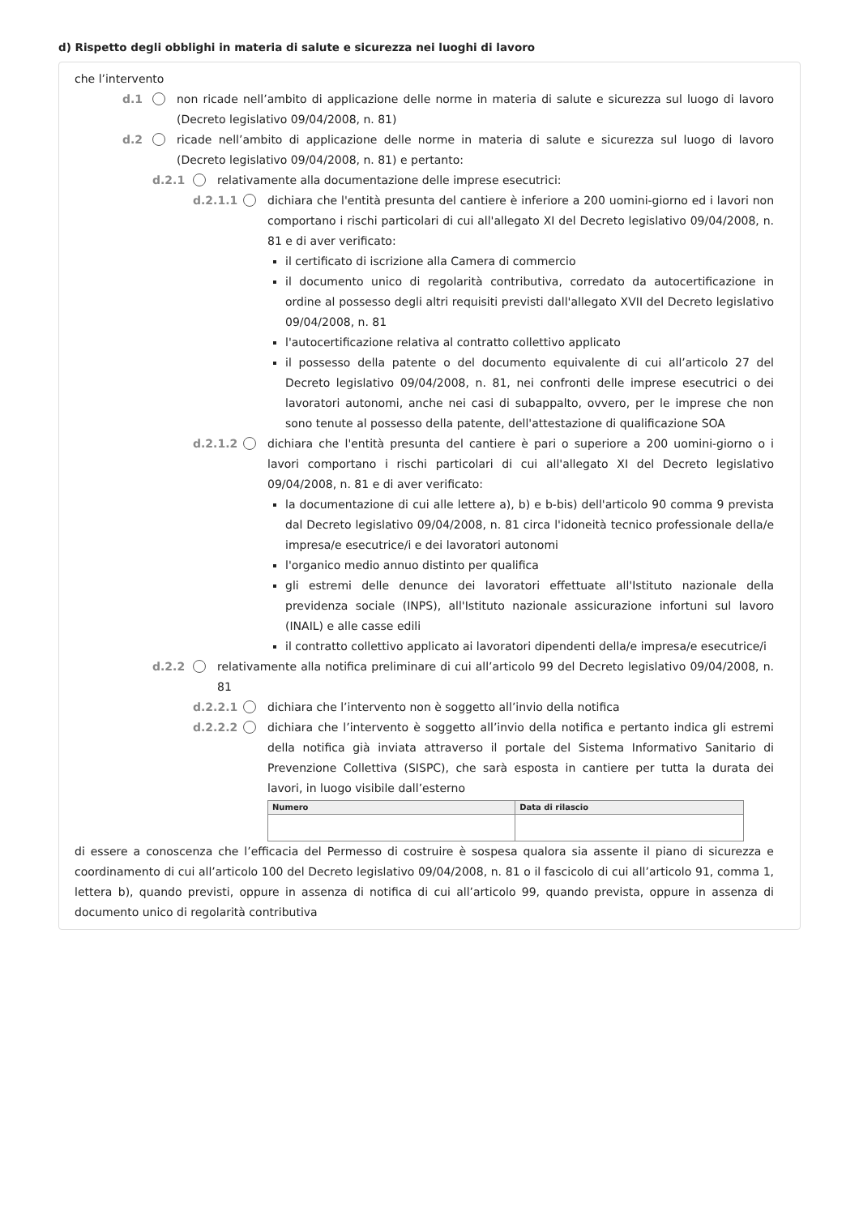d) Rispetto degli obblighi in materia di salute e sicurezza nei luoghi di lavoro
che l’intervento
d.1 non ricade nell’ambito di applicazione delle norme in materia di salute e sicurezza sul luogo di lavoro (Decreto legislativo 09/04/2008, n. 81)
d.2 ricade nell’ambito di applicazione delle norme in materia di salute e sicurezza sul luogo di lavoro (Decreto legislativo 09/04/2008, n. 81) e pertanto:
d.2.1
relativamente alla documentazione delle imprese esecutrici:
d.2.1.1
dichiara che l'entità presunta del cantiere è inferiore a 200 uomini-giorno ed i lavori non comportano i rischi particolari di cui all'allegato XI del Decreto legislativo 09/04/2008, n. 81 e di aver verificato:
il certificato di iscrizione alla Camera di commercio
il documento unico di regolarità contributiva, corredato da autocertificazione in ordine al possesso degli altri requisiti previsti dall'allegato XVII del Decreto legislativo 09/04/2008, n. 81
l'autocertificazione relativa al contratto collettivo applicato
il possesso della patente o del documento equivalente di cui all’articolo 27 del Decreto legislativo 09/04/2008, n. 81, nei confronti delle imprese esecutrici o dei lavoratori autonomi, anche nei casi di subappalto, ovvero, per le imprese che non sono tenute al possesso della patente, dell'attestazione di qualificazione SOA
d.2.1.2
dichiara che l'entità presunta del cantiere è pari o superiore a 200 uomini-giorno o i lavori comportano i rischi particolari di cui all'allegato XI del Decreto legislativo 09/04/2008, n. 81 e di aver verificato:
la documentazione di cui alle lettere a), b) e b-bis) dell'articolo 90 comma 9 prevista dal Decreto legislativo 09/04/2008, n. 81 circa l'idoneità tecnico professionale della/e impresa/e esecutrice/i e dei lavoratori autonomi
l'organico medio annuo distinto per qualifica
gli estremi delle denunce dei lavoratori effettuate all'Istituto nazionale della previdenza sociale (INPS), all'Istituto nazionale assicurazione infortuni sul lavoro (INAIL) e alle casse edili
il contratto collettivo applicato ai lavoratori dipendenti della/e impresa/e esecutrice/i
d.2.2
relativamente alla notifica preliminare di cui all’articolo 99 del Decreto legislativo 09/04/2008, n. 81
d.2.2.1
dichiara che l’intervento non è soggetto all’invio della notifica
d.2.2.2
dichiara che l’intervento è soggetto all’invio della notifica e pertanto indica gli estremi della notifica già inviata attraverso il portale del Sistema Informativo Sanitario di Prevenzione Collettiva (SISPC), che sarà esposta in cantiere per tutta la durata dei lavori, in luogo visibile dall’esterno
| Numero | Data di rilascio |
| --- | --- |
di essere a conoscenza che l’efficacia del Permesso di costruire è sospesa qualora sia assente il piano di sicurezza e coordinamento di cui all’articolo 100 del Decreto legislativo 09/04/2008, n. 81 o il fascicolo di cui all’articolo 91, comma 1, lettera b), quando previsti, oppure in assenza di notifica di cui all’articolo 99, quando prevista, oppure in assenza di documento unico di regolarità contributiva